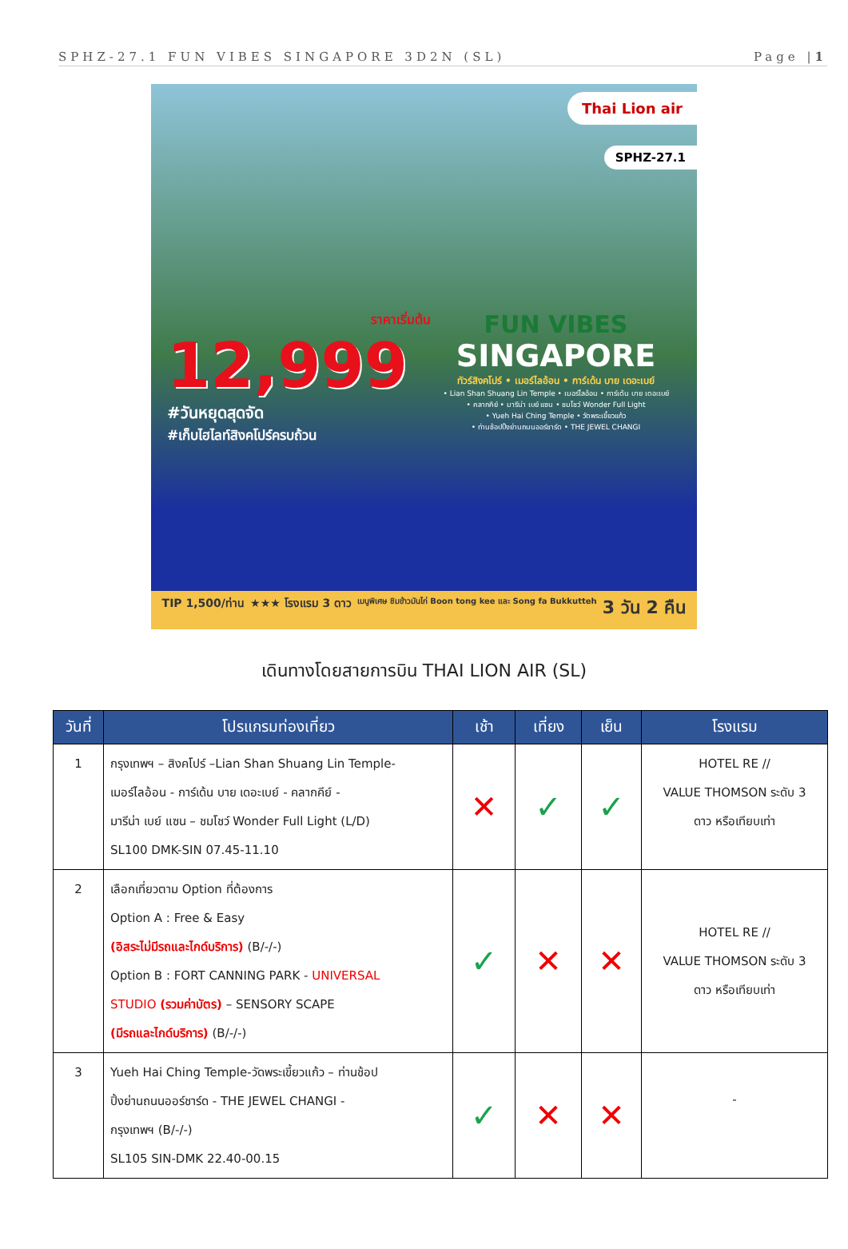SPHZ-27.1 FUN VIBES SINGAPORE 3D2N (SL) Page |1
Thai Lion air
SPHZ-27.1
ราคาเริ่มต้น
12,999
#วันหยุดสุดจัด
#เก็บไฮไลท์สิงคโปร์ครบถ้วน
FUN VIBES
SINGAPORE
ทัวร์สิงคโปร์ • เมอร์ไลอ้อน • การ์เด้น บาย เดอะเบย์
• Lian Shan Shuang Lin Temple • เมอร์ไลอ้อน • การ์เด้น บาย เดอะเบย์
• คลากคีย์ • มารีน่า เบย์ แซน • ชมโชว์ Wonder Full Light
• Yueh Hai Ching Temple • วัดพระเขี้ยวแก้ว
• ท่านช้อปปิ้งย่านถนนออร์ชาร์ด • THE JEWEL CHANGI
TIP 1,500/ท่าน ★★★ โรงแรม 3 ดาว เมนูพิเศษ ชิมข้าวมันไก่ Boon tong kee และ Song fa Bukkutteh 3 วัน 2 คืน
เดินทางโดยสายการบิน THAI LION AIR (SL)
| วันที่ | โปรแกรมท่องเที่ยว | เช้า | เที่ยง | เย็น | โรงแรม |
| --- | --- | --- | --- | --- | --- |
| 1 | กรุงเทพฯ – สิงคโปร์ –Lian Shan Shuang Lin Temple- เมอร์ไลอ้อน - การ์เด้น บาย เดอะเบย์ - คลากคีย์ - มารีน่า เบย์ แซน – ชมโชว์ Wonder Full Light (L/D) SL100 DMK-SIN 07.45-11.10 | ✕ | ✓ | ✓ | HOTEL RE // VALUE THOMSON ระดับ 3 ดาว หรือเทียบเท่า |
| 2 | เลือกเที่ยวตาม Option ที่ต้องการ Option A : Free & Easy (อิสระไม่มีรถและไกด์บริการ) (B/-/-) Option B : FORT CANNING PARK - UNIVERSAL STUDIO (รวมค่าบัตร) – SENSORY SCAPE (มีรถและไกด์บริการ) (B/-/-) | ✓ | ✕ | ✕ | HOTEL RE // VALUE THOMSON ระดับ 3 ดาว หรือเทียบเท่า |
| 3 | Yueh Hai Ching Temple-วัดพระเขี้ยวแก้ว – ท่านช้อป ปิ้งย่านถนนออร์ชาร์ด - THE JEWEL CHANGI - กรุงเทพฯ (B/-/-) SL105 SIN-DMK 22.40-00.15 | ✓ | ✕ | ✕ | - |